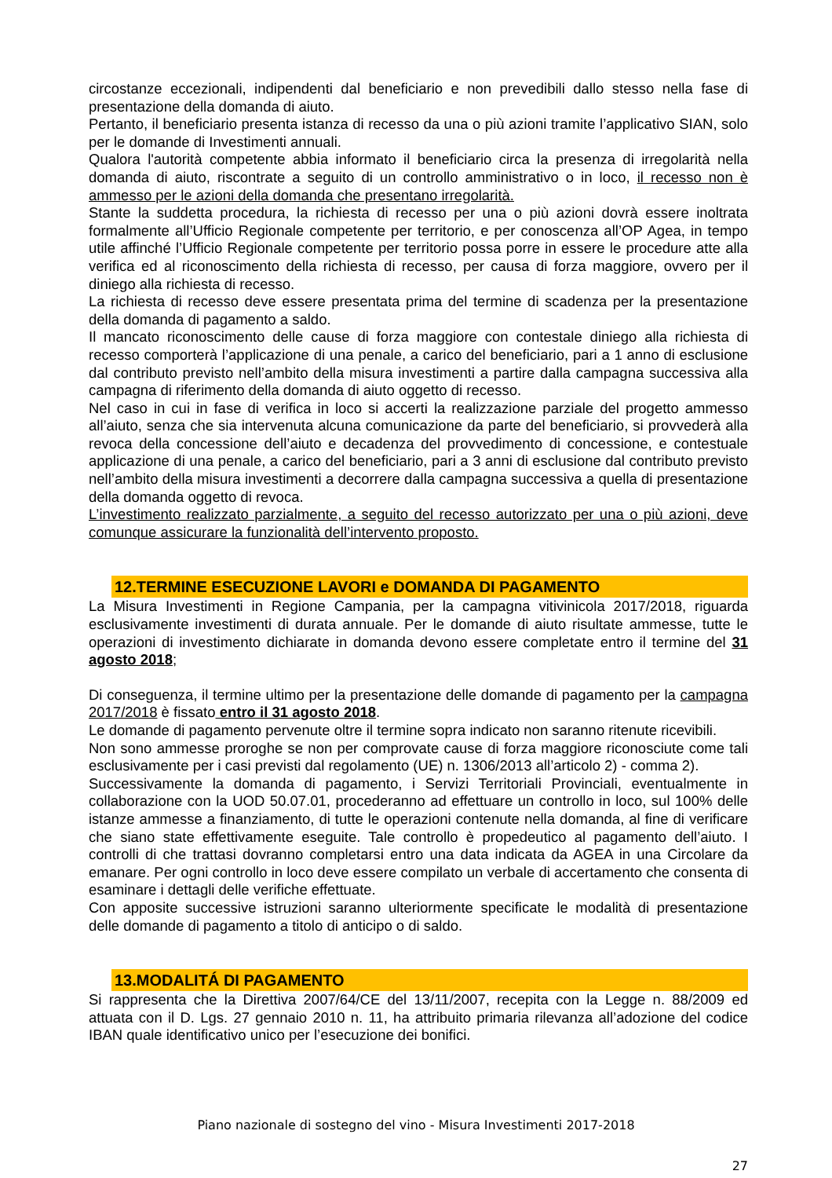circostanze eccezionali, indipendenti dal beneficiario e non prevedibili dallo stesso nella fase di presentazione della domanda di aiuto.
Pertanto, il beneficiario presenta istanza di recesso da una o più azioni tramite l’applicativo SIAN, solo per le domande di Investimenti annuali.
Qualora l'autorità competente abbia informato il beneficiario circa la presenza di irregolarità nella domanda di aiuto, riscontrate a seguito di un controllo amministrativo o in loco, il recesso non è ammesso per le azioni della domanda che presentano irregolarità.
Stante la suddetta procedura, la richiesta di recesso per una o più azioni dovrà essere inoltrata formalmente all’Ufficio Regionale competente per territorio, e per conoscenza all’OP Agea, in tempo utile affinché l’Ufficio Regionale competente per territorio possa porre in essere le procedure atte alla verifica ed al riconoscimento della richiesta di recesso, per causa di forza maggiore, ovvero per il diniego alla richiesta di recesso.
La richiesta di recesso deve essere presentata prima del termine di scadenza per la presentazione della domanda di pagamento a saldo.
Il mancato riconoscimento delle cause di forza maggiore con contestale diniego alla richiesta di recesso comporterà l’applicazione di una penale, a carico del beneficiario, pari a 1 anno di esclusione dal contributo previsto nell’ambito della misura investimenti a partire dalla campagna successiva alla campagna di riferimento della domanda di aiuto oggetto di recesso.
Nel caso in cui in fase di verifica in loco si accerti la realizzazione parziale del progetto ammesso all’aiuto, senza che sia intervenuta alcuna comunicazione da parte del beneficiario, si provvederà alla revoca della concessione dell’aiuto e decadenza del provvedimento di concessione, e contestuale applicazione di una penale, a carico del beneficiario, pari a 3 anni di esclusione dal contributo previsto nell’ambito della misura investimenti a decorrere dalla campagna successiva a quella di presentazione della domanda oggetto di revoca.
L’investimento realizzato parzialmente, a seguito del recesso autorizzato per una o più azioni, deve comunque assicurare la funzionalità dell’intervento proposto.
12.TERMINE ESECUZIONE LAVORI e DOMANDA DI PAGAMENTO
La Misura Investimenti in Regione Campania, per la campagna vitivinicola 2017/2018, riguarda esclusivamente investimenti di durata annuale. Per le domande di aiuto risultate ammesse, tutte le operazioni di investimento dichiarate in domanda devono essere completate entro il termine del 31 agosto 2018;
Di conseguenza, il termine ultimo per la presentazione delle domande di pagamento per la campagna 2017/2018 è fissato entro il 31 agosto 2018.
Le domande di pagamento pervenute oltre il termine sopra indicato non saranno ritenute ricevibili.
Non sono ammesse proroghe se non per comprovate cause di forza maggiore riconosciute come tali esclusivamente per i casi previsti dal regolamento (UE) n. 1306/2013 all’articolo 2) - comma 2).
Successivamente la domanda di pagamento, i Servizi Territoriali Provinciali, eventualmente in collaborazione con la UOD 50.07.01, procederanno ad effettuare un controllo in loco, sul 100% delle istanze ammesse a finanziamento, di tutte le operazioni contenute nella domanda, al fine di verificare che siano state effettivamente eseguite. Tale controllo è propedeutico al pagamento dell’aiuto. I controlli di che trattasi dovranno completarsi entro una data indicata da AGEA in una Circolare da emanare. Per ogni controllo in loco deve essere compilato un verbale di accertamento che consenta di esaminare i dettagli delle verifiche effettuate.
Con apposite successive istruzioni saranno ulteriormente specificate le modalità di presentazione delle domande di pagamento a titolo di anticipo o di saldo.
13.MODALITÁ DI PAGAMENTO
Si rappresenta che la Direttiva 2007/64/CE del 13/11/2007, recepita con la Legge n. 88/2009 ed attuata con il D. Lgs. 27 gennaio 2010 n. 11, ha attribuito primaria rilevanza all’adozione del codice IBAN quale identificativo unico per l’esecuzione dei bonifici.
Piano nazionale di sostegno del vino - Misura Investimenti 2017-2018
27